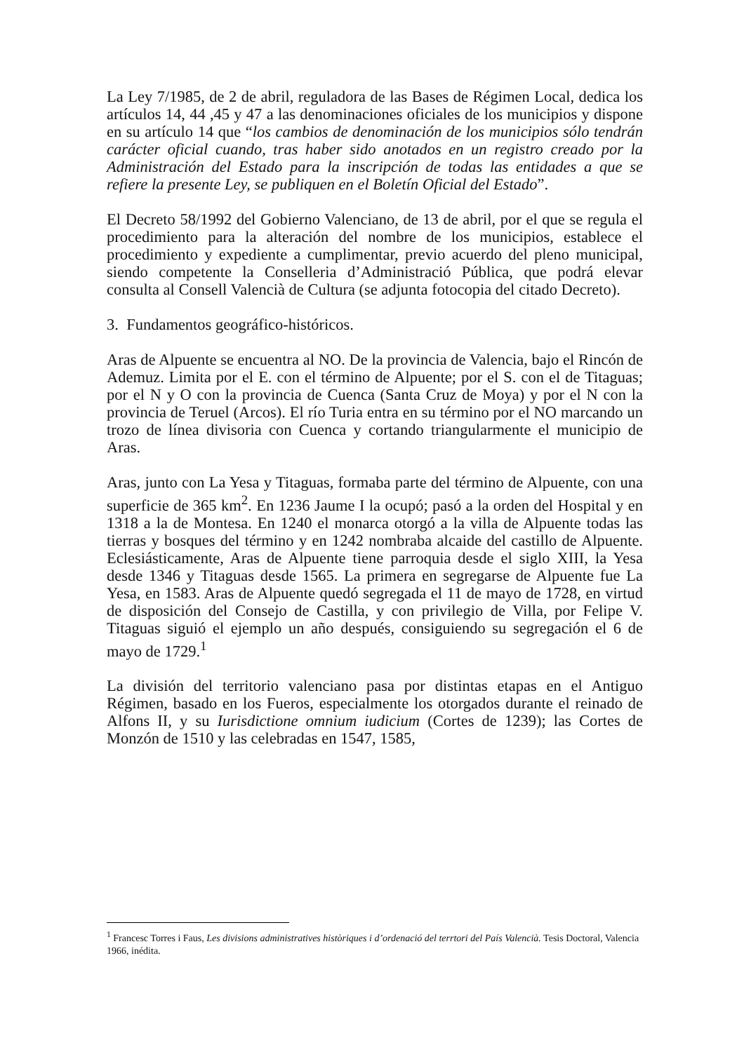La Ley 7/1985, de 2 de abril, reguladora de las Bases de Régimen Local, dedica los artículos 14, 44 ,45 y 47 a las denominaciones oficiales de los municipios y dispone en su artículo 14 que “los cambios de denominación de los municipios sólo tendrán carácter oficial cuando, tras haber sido anotados en un registro creado por la Administración del Estado para la inscripción de todas las entidades a que se refiere la presente Ley, se publiquen en el Boletín Oficial del Estado”.
El Decreto 58/1992 del Gobierno Valenciano, de 13 de abril, por el que se regula el procedimiento para la alteración del nombre de los municipios, establece el procedimiento y expediente a cumplimentar, previo acuerdo del pleno municipal, siendo competente la Conselleria d’Administració Pública, que podrá elevar consulta al Consell Valencià de Cultura (se adjunta fotocopia del citado Decreto).
3. Fundamentos geográfico-históricos.
Aras de Alpuente se encuentra al NO. De la provincia de Valencia, bajo el Rincón de Ademuz. Limita por el E. con el término de Alpuente; por el S. con el de Titaguas; por el N y O con la provincia de Cuenca (Santa Cruz de Moya) y por el N con la provincia de Teruel (Arcos). El río Turia entra en su término por el NO marcando un trozo de línea divisoria con Cuenca y cortando triangularmente el municipio de Aras.
Aras, junto con La Yesa y Titaguas, formaba parte del término de Alpuente, con una superficie de 365 km<sup>2</sup>. En 1236 Jaume I la ocupó; pasó a la orden del Hospital y en 1318 a la de Montesa. En 1240 el monarca otorgó a la villa de Alpuente todas las tierras y bosques del término y en 1242 nombraba alcaide del castillo de Alpuente. Eclesiásticamente, Aras de Alpuente tiene parroquia desde el siglo XIII, la Yesa desde 1346 y Titaguas desde 1565. La primera en segregarse de Alpuente fue La Yesa, en 1583. Aras de Alpuente quedó segregada el 11 de mayo de 1728, en virtud de disposición del Consejo de Castilla, y con privilegio de Villa, por Felipe V. Titaguas siguió el ejemplo un año después, consiguiendo su segregación el 6 de mayo de 1729.<sup>1</sup>
La división del territorio valenciano pasa por distintas etapas en el Antiguo Régimen, basado en los Fueros, especialmente los otorgados durante el reinado de Alfons II, y su Iurisdictione omnium iudicium (Cortes de 1239); las Cortes de Monzón de 1510 y las celebradas en 1547, 1585,
<sup>1</sup> Francesc Torres i Faus, Les divisions administratives històriques i d’ordenació del terrtori del País Valencià. Tesis Doctoral, Valencia 1966, inédita.